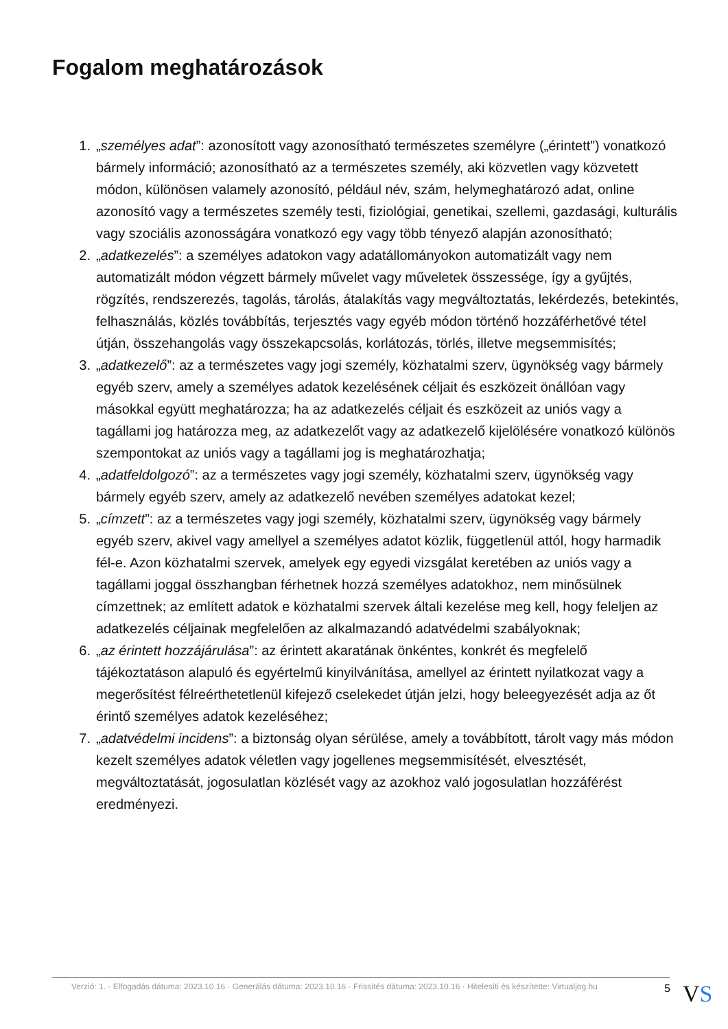Fogalom meghatározások
1. „személyes adat”: azonosított vagy azonosítható természetes személyre („érintett”) vonatkozó bármely információ; azonosítható az a természetes személy, aki közvetlen vagy közvetett módon, különösen valamely azonosító, például név, szám, helymeghatározó adat, online azonosító vagy a természetes személy testi, fiziológiai, genetikai, szellemi, gazdasági, kulturális vagy szociális azonosságára vonatkozó egy vagy több tényező alapján azonosítható;
2. „adatkezelés”: a személyes adatokon vagy adatállományokon automatizált vagy nem automatizált módon végzett bármely művelet vagy műveletek összessége, így a gyűjtés, rögzítés, rendszerezés, tagolás, tárolás, átalakítás vagy megváltoztatás, lekérdezés, betekintés, felhasználás, közlés továbbítás, terjesztés vagy egyéb módon történő hozzáférhetővé tétel útján, összehangolás vagy összekapcsolás, korlátozás, törlés, illetve megsemmisítés;
3. „adatkezelő”: az a természetes vagy jogi személy, közhatalmi szerv, ügynökség vagy bármely egyéb szerv, amely a személyes adatok kezelésének céljait és eszközeit önállóan vagy másokkal együtt meghatározza; ha az adatkezelés céljait és eszközeit az uniós vagy a tagállami jog határozza meg, az adatkezelőt vagy az adatkezelő kijelölésére vonatkozó különös szempontokat az uniós vagy a tagállami jog is meghatározhatja;
4. „adatfeldolgozó”: az a természetes vagy jogi személy, közhatalmi szerv, ügynökség vagy bármely egyéb szerv, amely az adatkezelő nevében személyes adatokat kezel;
5. „címzett”: az a természetes vagy jogi személy, közhatalmi szerv, ügynökség vagy bármely egyéb szerv, akivel vagy amellyel a személyes adatot közlik, függetlenül attól, hogy harmadik fél-e. Azon közhatalmi szervek, amelyek egy egyedi vizsgálat keretében az uniós vagy a tagállami joggal összhangban férhetnek hozzá személyes adatokhoz, nem minősülnek címzettnek; az említett adatok e közhatalmi szervek általi kezelése meg kell, hogy feleljen az adatkezelés céljainak megfelelően az alkalmazandó adatvédelmi szabályoknak;
6. „az érintett hozzájárulása”: az érintett akaratának önkéntes, konkrét és megfelelő tájékoztatáson alapuló és egyértelmű kinyilvánítása, amellyel az érintett nyilatkozat vagy a megerősítést félreérthetetlenül kifejező cselekedet útján jelzi, hogy beleegyezését adja az őt érintő személyes adatok kezeléséhez;
7. „adatvédelmi incidens”: a biztonság olyan sérülése, amely a továbbított, tárolt vagy más módon kezelt személyes adatok véletlen vagy jogellenes megsemmisítését, elvesztését, megváltoztatását, jogosulatlan közlését vagy az azokhoz való jogosulatlan hozzáférést eredményezi.
Verzió: 1. · Elfogadás dátuma: 2023.10.16 · Generálás dátuma: 2023.10.16 · Frissítés dátuma: 2023.10.16 · Hitelesíti és készítette: Virtualjog.hu
5 VS